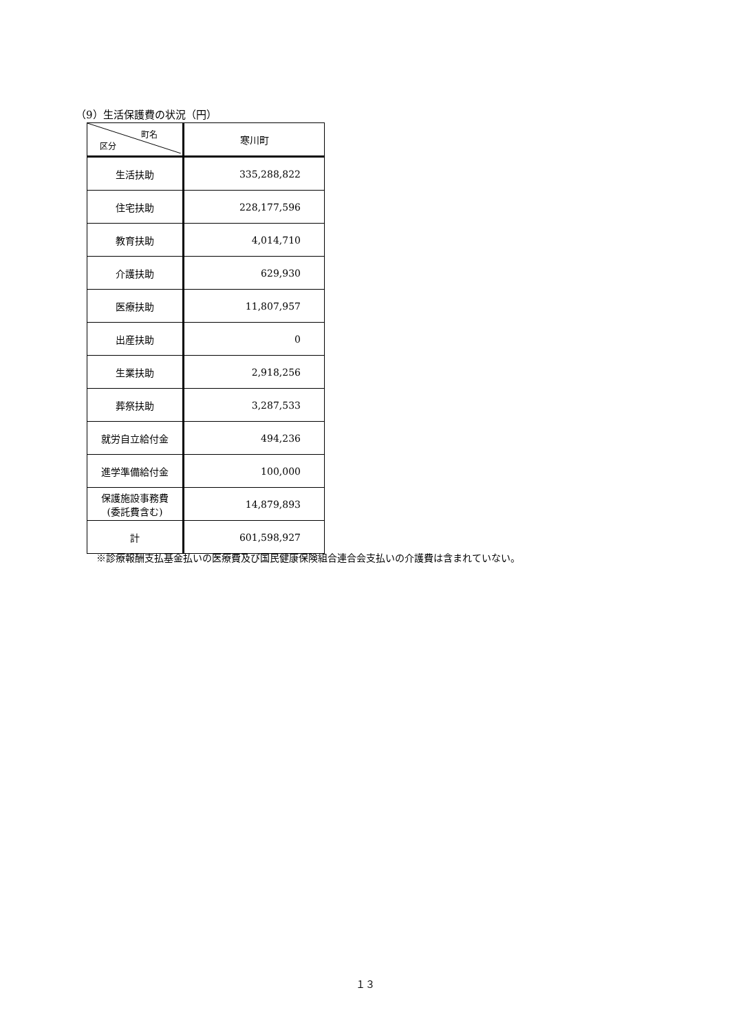（9）生活保護費の状況（円）
| 町名 区分 | 寒川町 |
| --- | --- |
| 生活扶助 | 335,288,822 |
| 住宅扶助 | 228,177,596 |
| 教育扶助 | 4,014,710 |
| 介護扶助 | 629,930 |
| 医療扶助 | 11,807,957 |
| 出産扶助 | 0 |
| 生業扶助 | 2,918,256 |
| 葬祭扶助 | 3,287,533 |
| 就労自立給付金 | 494,236 |
| 進学準備給付金 | 100,000 |
| 保護施設事務費 (委託費含む) | 14,879,893 |
| 計 | 601,598,927 |
※診療報酬支払基金払いの医療費及び国民健康保険組合連合会支払いの介護費は含まれていない。
１３